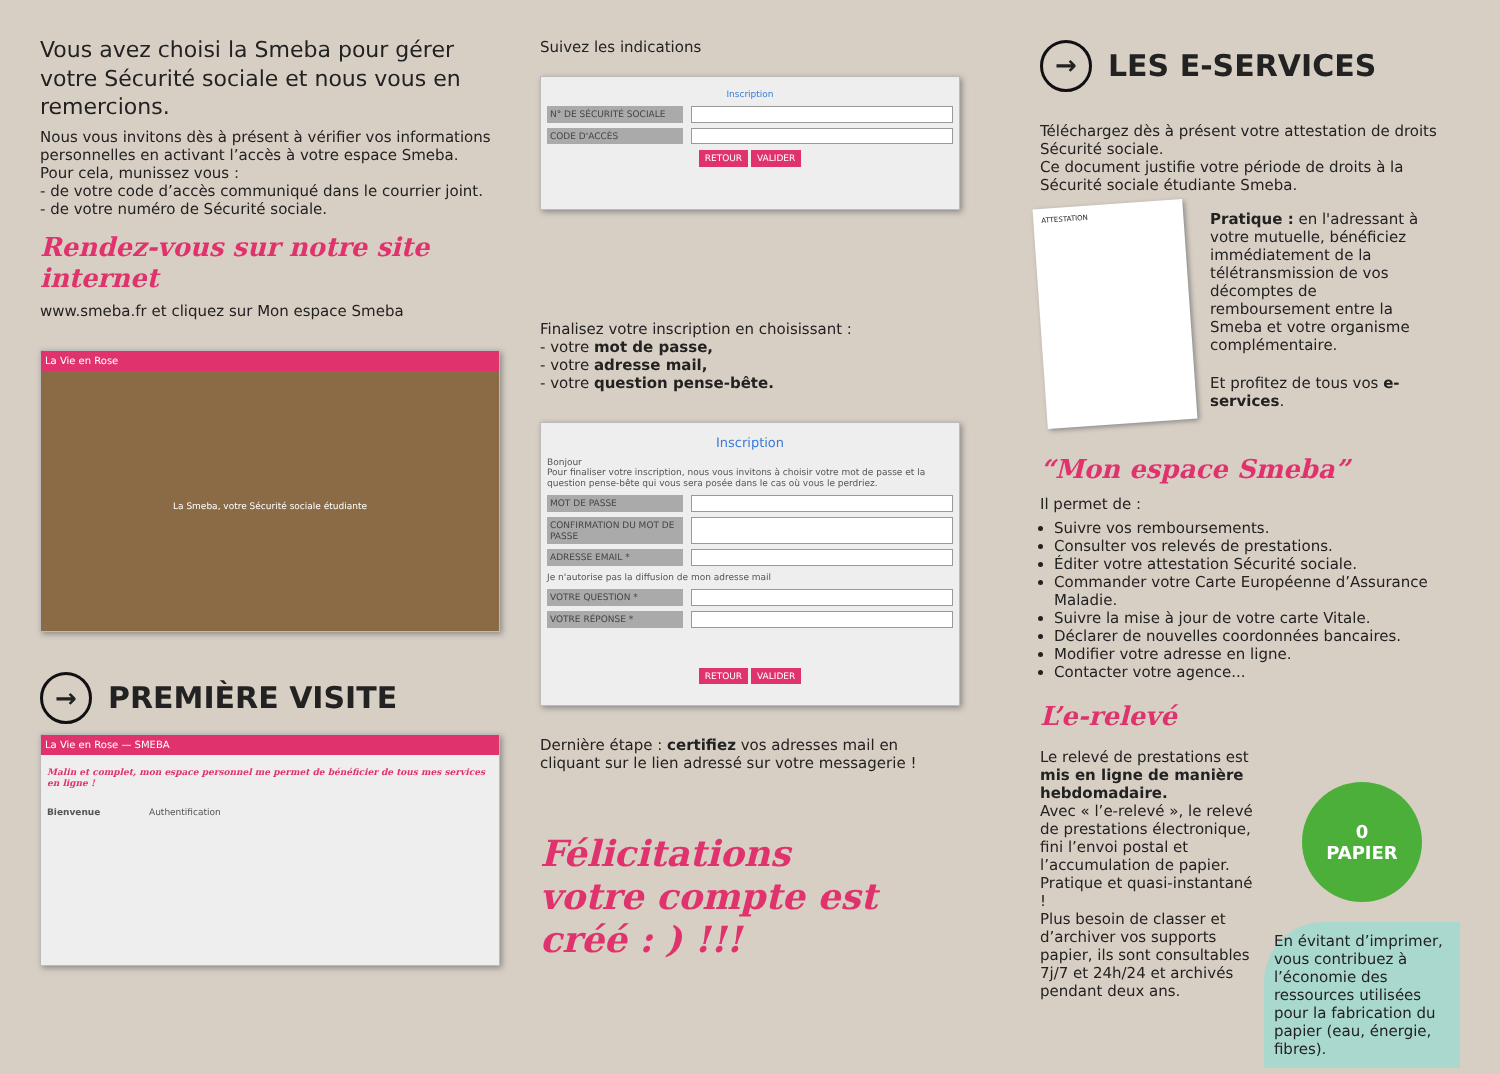Vous avez choisi la Smeba pour gérer votre Sécurité sociale et nous vous en remercions.
Nous vous invitons dès à présent à vérifier vos informations personnelles en activant l’accès à votre espace Smeba.
Pour cela, munissez vous :
- de votre code d’accès communiqué dans le courrier joint.
- de votre numéro de Sécurité sociale.
Rendez-vous sur notre site internet
www.smeba.fr et cliquez sur Mon espace Smeba
La Vie en Rose
La Smeba, votre Sécurité sociale étudiante
→ PREMIÈRE VISITE
La Vie en Rose — SMEBA
Malin et complet, mon espace personnel me permet de bénéficier de tous mes services en ligne !
Bienvenue Authentification
Suivez les indications
Inscription
N° DE SÉCURITÉ SOCIALE
CODE D'ACCÈS
RETOUR VALIDER
Finalisez votre inscription en choisissant :
- votre mot de passe,
- votre adresse mail,
- votre question pense-bête.
Inscription
Bonjour
Pour finaliser votre inscription, nous vous invitons à choisir votre mot de passe et la question pense-bête qui vous sera posée dans le cas où vous le perdriez.
MOT DE PASSE
CONFIRMATION DU MOT DE PASSE
ADRESSE EMAIL *
Je n'autorise pas la diffusion de mon adresse mail
VOTRE QUESTION *
VOTRE RÉPONSE *
RETOUR VALIDER
Dernière étape : certifiez vos adresses mail en cliquant sur le lien adressé sur votre messagerie !
Félicitations
votre compte est créé : ) !!!
→ LES E-SERVICES
Téléchargez dès à présent votre attestation de droits Sécurité sociale.
Ce document justifie votre période de droits à la Sécurité sociale étudiante Smeba.
ATTESTATION
Pratique : en l'adressant à votre mutuelle, bénéficiez immédiatement de la télétransmission de vos décomptes de remboursement entre la Smeba et votre organisme complémentaire.
Et profitez de tous vos e-services.
“Mon espace Smeba”
Il permet de :
Suivre vos remboursements.
Consulter vos relevés de prestations.
Éditer votre attestation Sécurité sociale.
Commander votre Carte Européenne d’Assurance Maladie.
Suivre la mise à jour de votre carte Vitale.
Déclarer de nouvelles coordonnées bancaires.
Modifier votre adresse en ligne.
Contacter votre agence...
L’e-relevé
Le relevé de prestations est mis en ligne de manière hebdomadaire.
Avec « l’e-relevé », le relevé de prestations électronique, fini l’envoi postal et l’accumulation de papier.
Pratique et quasi-instantané !
Plus besoin de classer et d’archiver vos supports papier, ils sont consultables 7j/7 et 24h/24 et archivés pendant deux ans.
0
PAPIER
En évitant d’imprimer, vous contribuez à l’économie des ressources utilisées pour la fabrication du papier (eau, énergie, fibres).